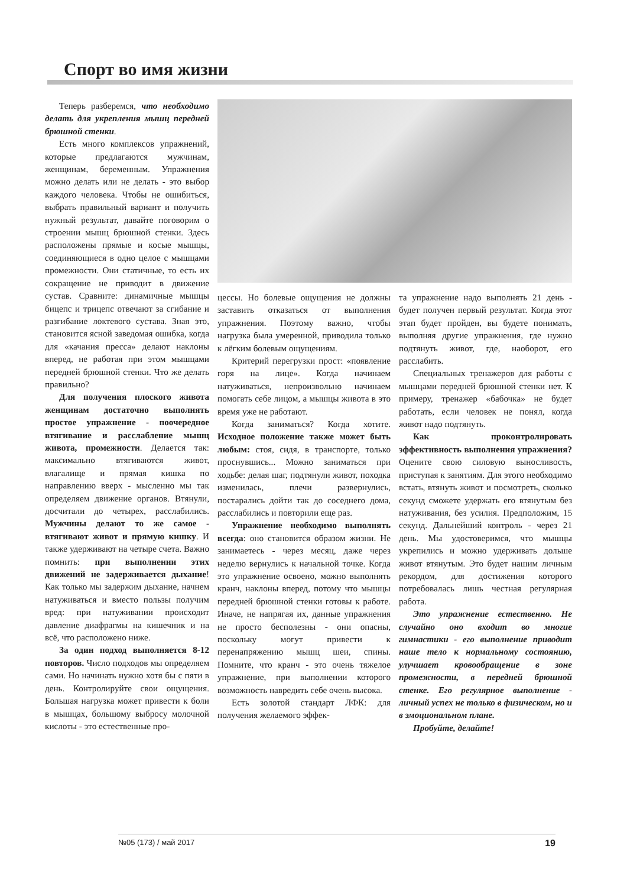Спорт во имя жизни
Теперь разберемся, что необходимо делать для укрепления мышц передней брюшной стенки.
Есть много комплексов упражнений, которые предлагаются мужчинам, женщинам, беременным. Упражнения можно делать или не делать - это выбор каждого человека. Чтобы не ошибиться, выбрать правильный вариант и получить нужный результат, давайте поговорим о строении мышц брюшной стенки. Здесь расположены прямые и косые мышцы, соединяющиеся в одно целое с мышцами промежности. Они статичные, то есть их сокращение не приводит в движение сустав. Сравните: динамичные мышцы бицепс и трицепс отвечают за сгибание и разгибание локтевого сустава. Зная это, становится ясной заведомая ошибка, когда для «качания пресса» делают наклоны вперед, не работая при этом мышцами передней брюшной стенки. Что же делать правильно?
Для получения плоского живота женщинам достаточно выполнять простое упражнение - поочередное втягивание и расслабление мышц живота, промежности. Делается так: максимально втягиваются живот, влагалище и прямая кишка по направлению вверх - мысленно мы так определяем движение органов. Втянули, досчитали до четырех, расслабились. Мужчины делают то же самое - втягивают живот и прямую кишку. И также удерживают на четыре счета. Важно помнить: при выполнении этих движений не задерживается дыхание! Как только мы задержим дыхание, начнем натуживаться и вместо пользы получим вред: при натуживании происходит давление диафрагмы на кишечник и на всё, что расположено ниже.
За один подход выполняется 8-12 повторов. Число подходов мы определяем сами. Но начинать нужно хотя бы с пяти в день. Контролируйте свои ощущения. Большая нагрузка может привести к боли в мышцах, большому выбросу молочной кислоты - это естественные про-
цессы. Но болевые ощущения не должны заставить отказаться от выполнения упражнения. Поэтому важно, чтобы нагрузка была умеренной, приводила только к лёгким болевым ощущениям.
Критерий перегрузки прост: «появление горя на лице». Когда начинаем натуживаться, непроизвольно начинаем помогать себе лицом, а мышцы живота в это время уже не работают.
Когда заниматься? Когда хотите. Исходное положение также может быть любым: стоя, сидя, в транспорте, только проснувшись... Можно заниматься при ходьбе: делая шаг, подтянули живот, походка изменилась, плечи развернулись, постарались дойти так до соседнего дома, расслабились и повторили еще раз.
Упражнение необходимо выполнять всегда: оно становится образом жизни. Не занимаетесь - через месяц, даже через неделю вернулись к начальной точке. Когда это упражнение освоено, можно выполнять кранч, наклоны вперед, потому что мышцы передней брюшной стенки готовы к работе. Иначе, не напрягая их, данные упражнения не просто бесполезны - они опасны, поскольку могут привести к перенапряжению мышц шеи, спины. Помните, что кранч - это очень тяжелое упражнение, при выполнении которого возможность навредить себе очень высока.
Есть золотой стандарт ЛФК: для получения желаемого эффек-
та упражнение надо выполнять 21 день - будет получен первый результат. Когда этот этап будет пройден, вы будете понимать, выполняя другие упражнения, где нужно подтянуть живот, где, наоборот, его расслабить.
Специальных тренажеров для работы с мышцами передней брюшной стенки нет. К примеру, тренажер «бабочка» не будет работать, если человек не понял, когда живот надо подтянуть.
Как проконтролировать эффективность выполнения упражнения? Оцените свою силовую выносливость, приступая к занятиям. Для этого необходимо встать, втянуть живот и посмотреть, сколько секунд сможете удержать его втянутым без натуживания, без усилия. Предположим, 15 секунд. Дальнейший контроль - через 21 день. Мы удостоверимся, что мышцы укрепились и можно удерживать дольше живот втянутым. Это будет нашим личным рекордом, для достижения которого потребовалась лишь честная регулярная работа.
Это упражнение естественно. Не случайно оно входит во многие гимнастики - его выполнение приводит наше тело к нормальному состоянию, улучшает кровообращение в зоне промежности, в передней брюшной стенке. Его регулярное выполнение - личный успех не только в физическом, но и в эмоциональном плане.
Пробуйте, делайте!
№05 (173) / май 2017 19